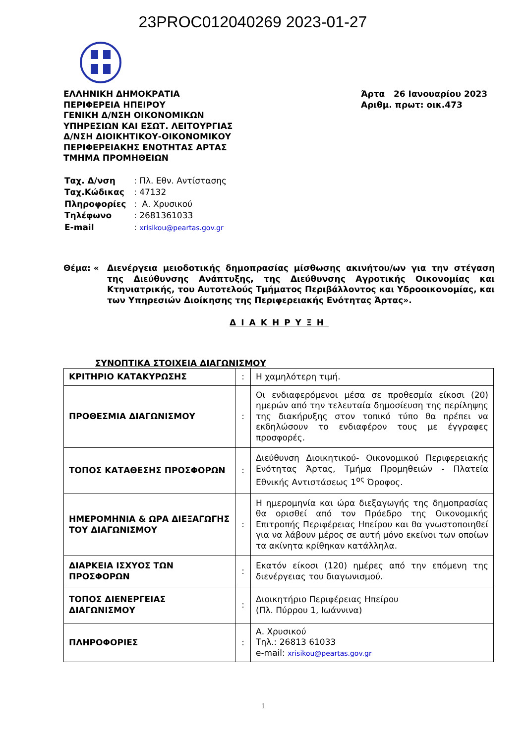23PROC012040269 2023-01-27
ΕΛΛΗΝΙΚΗ ΔΗΜΟΚΡΑΤΙΑ
ΠΕΡΙΦΕΡΕΙΑ ΗΠΕΙΡΟΥ
ΓΕΝΙΚΗ Δ/ΝΣΗ ΟΙΚΟΝΟΜΙΚΩΝ
ΥΠΗΡΕΣΙΩΝ ΚΑΙ ΕΣΩΤ. ΛΕΙΤΟΥΡΓΙΑΣ
Δ/ΝΣΗ ΔΙΟΙΚΗΤΙΚΟΥ-ΟΙΚΟΝΟΜΙΚΟΥ
ΠΕΡΙΦΕΡΕΙΑΚΗΣ ΕΝΟΤΗΤΑΣ ΑΡΤΑΣ
ΤΜΗΜΑ ΠΡΟΜΗΘΕΙΩΝ
Άρτα 26 Ιανουαρίου 2023
Αριθμ. πρωτ: οικ.473
| Ταχ. Δ/νση | : Πλ. Εθν. Αντίστασης |
| Ταχ.Κώδικας | : 47132 |
| Πληροφορίες | : Α. Χρυσικού |
| Τηλέφωνο | : 2681361033 |
| E-mail | : xrisikou@peartas.gov.gr |
Θέμα: « Διενέργεια μειοδοτικής δημοπρασίας μίσθωσης ακινήτου/ων για την στέγαση της Διεύθυνσης Ανάπτυξης, της Διεύθυνσης Αγροτικής Οικονομίας και Κτηνιατρικής, του Αυτοτελούς Τμήματος Περιβάλλοντος και Υδροοικονομίας, και των Υπηρεσιών Διοίκησης της Περιφερειακής Ενότητας Άρτας».
ΔΙΑΚΗΡΥΞΗ
ΣΥΝΟΠΤΙΚΑ ΣΤΟΙΧΕΙΑ ΔΙΑΓΩΝΙΣΜΟΥ
| ΚΡΙΤΗΡΙΟ ΚΑΤΑΚΥΡΩΣΗΣ | : | Η χαμηλότερη τιμή. |
| ΠΡΟΘΕΣΜΙΑ ΔΙΑΓΩΝΙΣΜΟΥ | : | Οι ενδιαφερόμενοι μέσα σε προθεσμία είκοσι (20) ημερών από την τελευταία δημοσίευση της περίληψης της διακήρυξης στον τοπικό τύπο θα πρέπει να εκδηλώσουν το ενδιαφέρον τους με έγγραφες προσφορές. |
| ΤΟΠΟΣ ΚΑΤΑΘΕΣΗΣ ΠΡΟΣΦΟΡΩΝ | : | Διεύθυνση Διοικητικού- Οικονομικού Περιφερειακής Ενότητας Άρτας, Τμήμα Προμηθειών - Πλατεία Εθνικής Αντιστάσεως 1<sup>ος</sup> Όροφος. |
| ΗΜΕΡΟΜΗΝΙΑ & ΩΡΑ ΔΙΕΞΑΓΩΓΗΣ ΤΟΥ ΔΙΑΓΩΝΙΣΜΟΥ | : | Η ημερομηνία και ώρα διεξαγωγής της δημοπρασίας θα ορισθεί από τον Πρόεδρο της Οικονομικής Επιτροπής Περιφέρειας Ηπείρου και θα γνωστοποιηθεί για να λάβουν μέρος σε αυτή μόνο εκείνοι των οποίων τα ακίνητα κρίθηκαν κατάλληλα. |
| ΔΙΑΡΚΕΙΑ ΙΣΧΥΟΣ ΤΩΝ ΠΡΟΣΦΟΡΩΝ | : | Εκατόν είκοσι (120) ημέρες από την επόμενη της διενέργειας του διαγωνισμού. |
| ΤΟΠΟΣ ΔΙΕΝΕΡΓΕΙΑΣ ΔΙΑΓΩΝΙΣΜΟΥ | : | Διοικητήριο Περιφέρειας Ηπείρου (Πλ. Πύρρου 1, Ιωάννινα) |
| ΠΛΗΡΟΦΟΡΙΕΣ | : | Α. Χρυσικού Τηλ.: 26813 61033 e-mail: xrisikou@peartas.gov.gr |
1